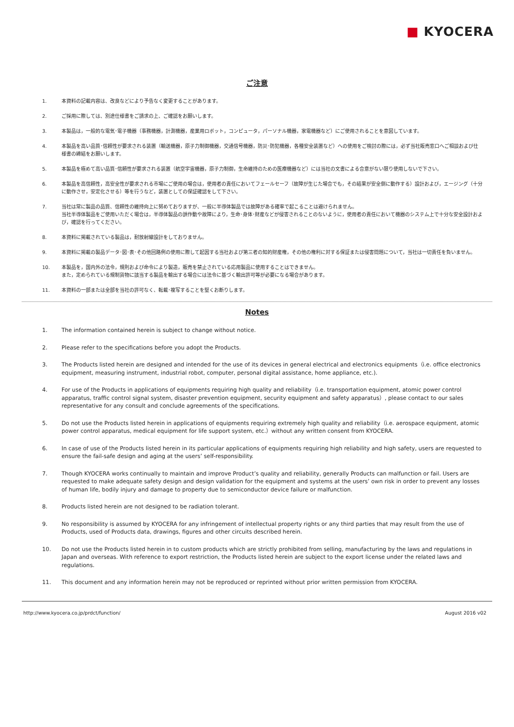■ KYOCERA
ご注意
1. 本資料の記載内容は、改良などにより予告なく変更することがあります。
2. ご採用に際しては、別途仕様書をご請求の上、ご確認をお願いします。
3. 本製品は，一般的な電気･電子機器（事務機器，計測機器，産業用ロボット，コンピュータ，パーソナル機器，家電機器など）にご使用されることを意図しています。
4. 本製品を高い品質･信頼性が要求される装置（輸送機器，原子力制御機器，交通信号機器，防災･防犯機器，各種安全装置など）への使用をご検討の際には，必ず当社販売窓口へご相談および仕様書の締結をお願いします。
5. 本製品を極めて高い品質･信頼性が要求される装置（航空宇宙機器，原子力制御，生命維持のための医療機器など）には当社の文書による合意がない限り使用しないで下さい。
6. 本製品を高信頼性，高安全性が要求される市場にご使用の場合は，使用者の責任においてフェールセーフ（故障が生じた場合でも，その結果が安全側に動作する）設計および，エージング（十分に動作させ，安定化させる）等を行うなど，装置としての保証確認をして下さい。
7. 当社は常に製品の品質、信頼性の維持向上に努めておりますが、一般に半導体製品では故障がある確率で起こることは避けられません。
当社半導体製品をご使用いただく場合は，半導体製品の誤作動や故障により，生命･身体･財産などが侵害されることのないように，使用者の責任において機器のシステム上で十分な安全設計および，確認を行ってください。
8. 本資料に掲載されている製品は，耐放射線設計をしておりません。
9. 本資料に掲載の製品データ･図･表･その他回路例の使用に際して起因する当社および第三者の知的財産権，その他の権利に対する保証または侵害問題について，当社は一切責任を負いません。
10. 本製品を，国内外の法令，規則および命令により製造，販売を禁止されている応用製品に使用することはできません。
また，定められている規制貨物に該当する製品を輸出する場合には法令に基づく輸出許可等が必要になる場合があります。
11. 本資料の一部または全部を当社の許可なく、転載･複写することを堅くお断りします。
Notes
1. The information contained herein is subject to change without notice.
2. Please refer to the specifications before you adopt the Products.
3. The Products listed herein are designed and intended for the use of its devices in general electrical and electronics equipments（i.e. office electronics equipment, measuring instrument, industrial robot, computer, personal digital assistance, home appliance, etc.).
4. For use of the Products in applications of equipments requiring high quality and reliability（i.e. transportation equipment, atomic power control apparatus, traffic control signal system, disaster prevention equipment, security equipment and safety apparatus）, please contact to our sales representative for any consult and conclude agreements of the specifications.
5. Do not use the Products listed herein in applications of equipments requiring extremely high quality and reliability（i.e. aerospace equipment, atomic power control apparatus, medical equipment for life support system, etc.）without any written consent from KYOCERA.
6. In case of use of the Products listed herein in its particular applications of equipments requiring high reliability and high safety, users are requested to ensure the fail-safe design and aging at the users’ self-responsibility.
7. Though KYOCERA works continually to maintain and improve Product’s quality and reliability, generally Products can malfunction or fail. Users are requested to make adequate safety design and design validation for the equipment and systems at the users’ own risk in order to prevent any losses of human life, bodily injury and damage to property due to semiconductor device failure or malfunction.
8. Products listed herein are not designed to be radiation tolerant.
9. No responsibility is assumed by KYOCERA for any infringement of intellectual property rights or any third parties that may result from the use of Products, used of Products data, drawings, figures and other circuits described herein.
10. Do not use the Products listed herein in to custom products which are strictly prohibited from selling, manufacturing by the laws and regulations in Japan and overseas. With reference to export restriction, the Products listed herein are subject to the export license under the related laws and regulations.
11. This document and any information herein may not be reproduced or reprinted without prior written permission from KYOCERA.
http://www.kyocera.co.jp/prdct/function/ August 2016 v02